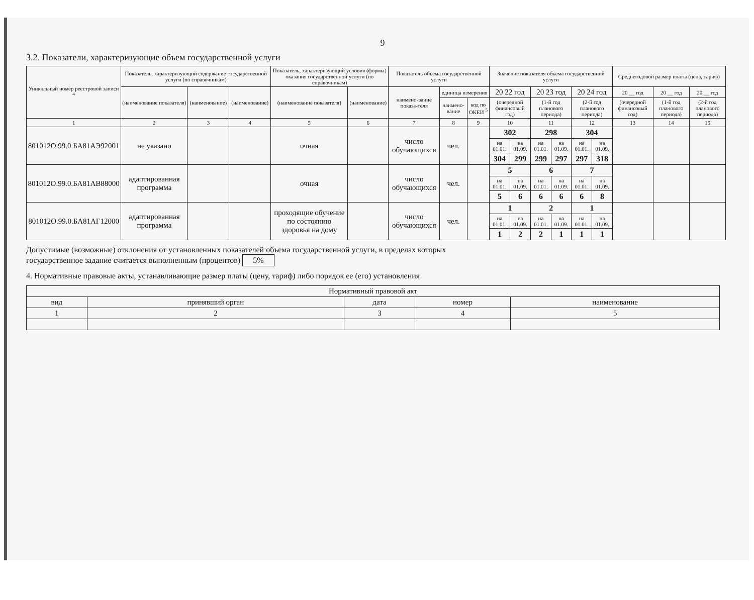9
3.2. Показатели, характеризующие объем государственной услуги
| Уникальный номер реестровой записи <sup>4</sup> | Показатель, характеризующий содержание государственной услуги (по справочникам) | | | Показатель, характеризующий условия (формы) оказания государственной услуги (по справочникам) | | Показатель объема государственной услуги | | | Значение показателя объема государственной услуги | | | | | | Среднегодовой размер платы (цена, тариф) | | |
| --- | --- | --- | --- | --- | --- | --- | --- | --- | --- | --- | --- | --- | --- | --- | --- | --- | --- |
| | (наименование показателя) | (наименование) | (наименование) | (наименование показателя) | (наименование) | наимено-вание показа-теля | единица измерения | | 20 22 год | | 20 23 год | | 20 24 год | | 20 __ год | 20 __ год | 20 __ год |
| | | | | | | | наимено-вание | код по ОКЕИ <sup>5</sup> | (очередной финансовый год) | | (1-й год планового периода) | | (2-й год планового периода) | | (очередной финансовый год) | (1-й год планового периода) | (2-й год планового периода) |
| 1 | 2 | 3 | 4 | 5 | 6 | 7 | 8 | 9 | 10 | | 11 | | 12 | | 13 | 14 | 15 |
| 801012О.99.0.БА81АЭ92001 | не указано | | | очная | | число обучающихся | чел. | | 302 | | 298 | | 304 | | | | |
| | | | | | | | | | на 01.01. | на 01.09. | на 01.01. | на 01.09. | на 01.01. | на 01.09. | | | |
| | | | | | | | | | 304 | 299 | 299 | 297 | 297 | 318 | | | |
| 801012О.99.0.БА81АВ88000 | адаптированная программа | | | очная | | число обучающихся | чел. | | 5 | | 6 | | 7 | | | | |
| | | | | | | | | | на 01.01. | на 01.09. | на 01.01. | на 01.09. | на 01.01. | на 01.09. | | | |
| | | | | | | | | | 5 | 6 | 6 | 6 | 6 | 8 | | | |
| 801012О.99.0.БА81АГ12000 | адаптированная программа | | | проходящие обучение по состоянию здоровья на дому | | число обучающихся | чел. | | 1 | | 2 | | 1 | | | | |
| | | | | | | | | | на 01.01. | на 01.09. | на 01.01. | на 01.09. | на 01.01. | на 01.09. | | | |
| | | | | | | | | | 1 | 2 | 2 | 1 | 1 | 1 | | | |
Допустимые (возможные) отклонения от установленных показателей объема государственной услуги, в пределах которых
государственное задание считается выполненным (процентов) 5%
4. Нормативные правовые акты, устанавливающие размер платы (цену, тариф) либо порядок ее (его) установления
| Нормативный правовой акт | | | | |
| --- | --- | --- | --- | --- |
| вид | принявший орган | дата | номер | наименование |
| 1 | 2 | 3 | 4 | 5 |